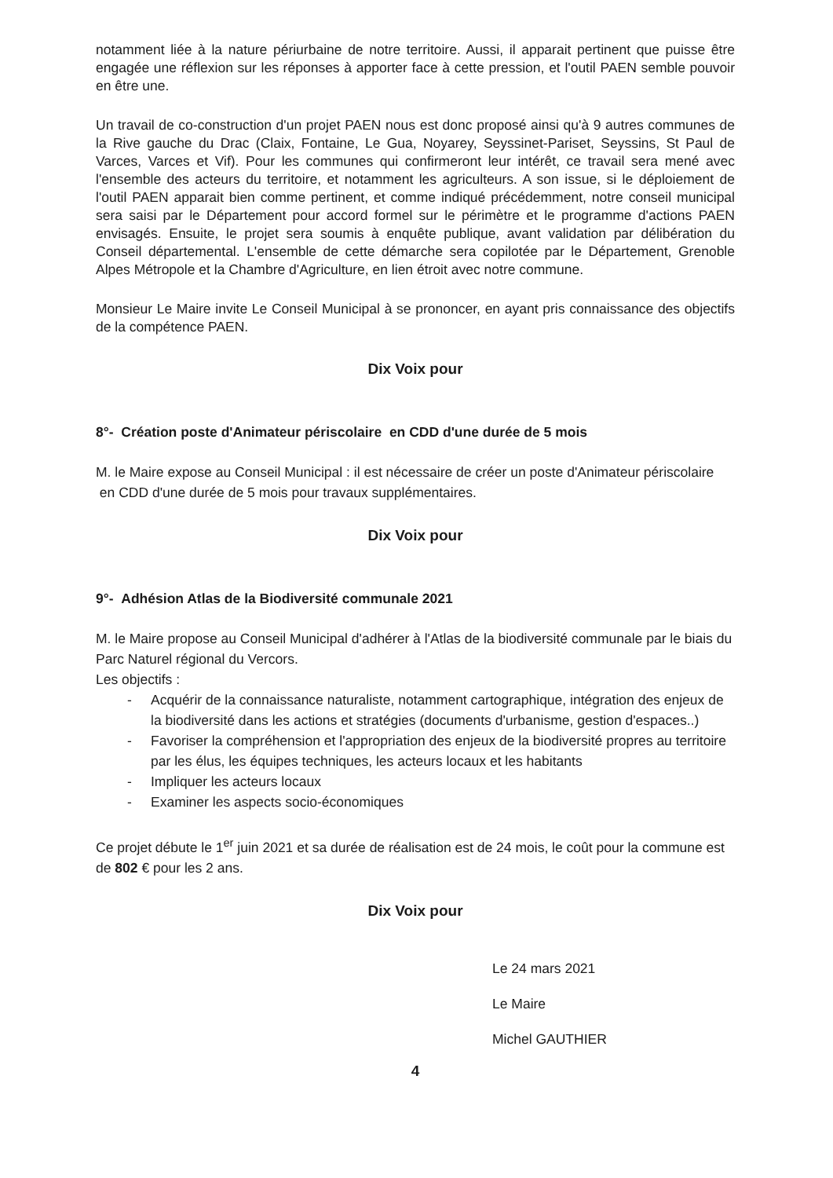notamment liée à la nature périurbaine de notre territoire. Aussi, il apparait pertinent que puisse être engagée une réflexion sur les réponses à apporter face à cette pression, et l'outil PAEN semble pouvoir en être une.
Un travail de co-construction d'un projet PAEN nous est donc proposé ainsi qu'à 9 autres communes de la Rive gauche du Drac (Claix, Fontaine, Le Gua, Noyarey, Seyssinet-Pariset, Seyssins, St Paul de Varces, Varces et Vif). Pour les communes qui confirmeront leur intérêt, ce travail sera mené avec l'ensemble des acteurs du territoire, et notamment les agriculteurs. A son issue, si le déploiement de l'outil PAEN apparait bien comme pertinent, et comme indiqué précédemment, notre conseil municipal sera saisi par le Département pour accord formel sur le périmètre et le programme d'actions PAEN envisagés. Ensuite, le projet sera soumis à enquête publique, avant validation par délibération du Conseil départemental. L'ensemble de cette démarche sera copilotée par le Département, Grenoble Alpes Métropole et la Chambre d'Agriculture, en lien étroit avec notre commune.
Monsieur Le Maire invite Le Conseil Municipal à se prononcer, en ayant pris connaissance des objectifs de la compétence PAEN.
Dix Voix pour
8°- Création poste d'Animateur périscolaire en CDD d'une durée de 5 mois
M. le Maire expose au Conseil Municipal : il est nécessaire de créer un poste d'Animateur périscolaire en CDD d'une durée de 5 mois pour travaux supplémentaires.
Dix Voix pour
9°- Adhésion Atlas de la Biodiversité communale 2021
M. le Maire propose au Conseil Municipal d'adhérer à l'Atlas de la biodiversité communale par le biais du Parc Naturel régional du Vercors.
Les objectifs :
- Acquérir de la connaissance naturaliste, notamment cartographique, intégration des enjeux de la biodiversité dans les actions et stratégies (documents d'urbanisme, gestion d'espaces..)
- Favoriser la compréhension et l'appropriation des enjeux de la biodiversité propres au territoire par les élus, les équipes techniques, les acteurs locaux et les habitants
- Impliquer les acteurs locaux
- Examiner les aspects socio-économiques
Ce projet débute le 1<sup>er</sup> juin 2021 et sa durée de réalisation est de 24 mois, le coût pour la commune est de 802 € pour les 2 ans.
Dix Voix pour
Le 24 mars 2021
Le Maire
Michel GAUTHIER
4